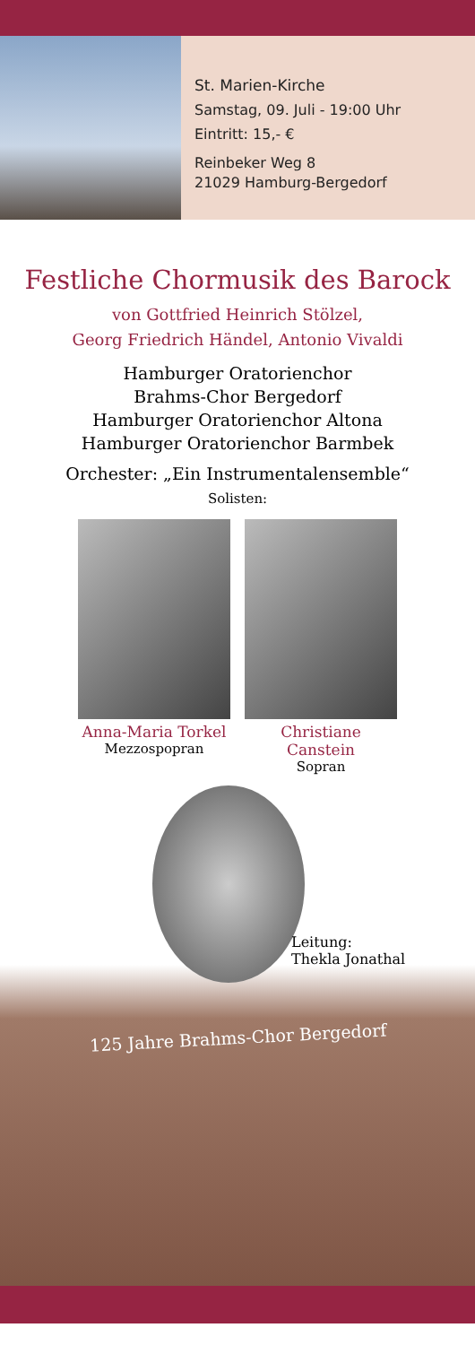St. Marien-Kirche
Samstag, 09. Juli - 19:00 Uhr
Eintritt: 15,- €
Reinbeker Weg 8
21029 Hamburg-Bergedorf
Festliche Chormusik des Barock
von Gottfried Heinrich Stölzel,
Georg Friedrich Händel, Antonio Vivaldi
Hamburger Oratorienchor
Brahms-Chor Bergedorf
Hamburger Oratorienchor Altona
Hamburger Oratorienchor Barmbek
Orchester: „Ein Instrumentalensemble“
Solisten:
Anna-Maria Torkel
Mezzospopran
Christiane Canstein
Sopran
Leitung:
Thekla Jonathal
125 Jahre Brahms-Chor Bergedorf